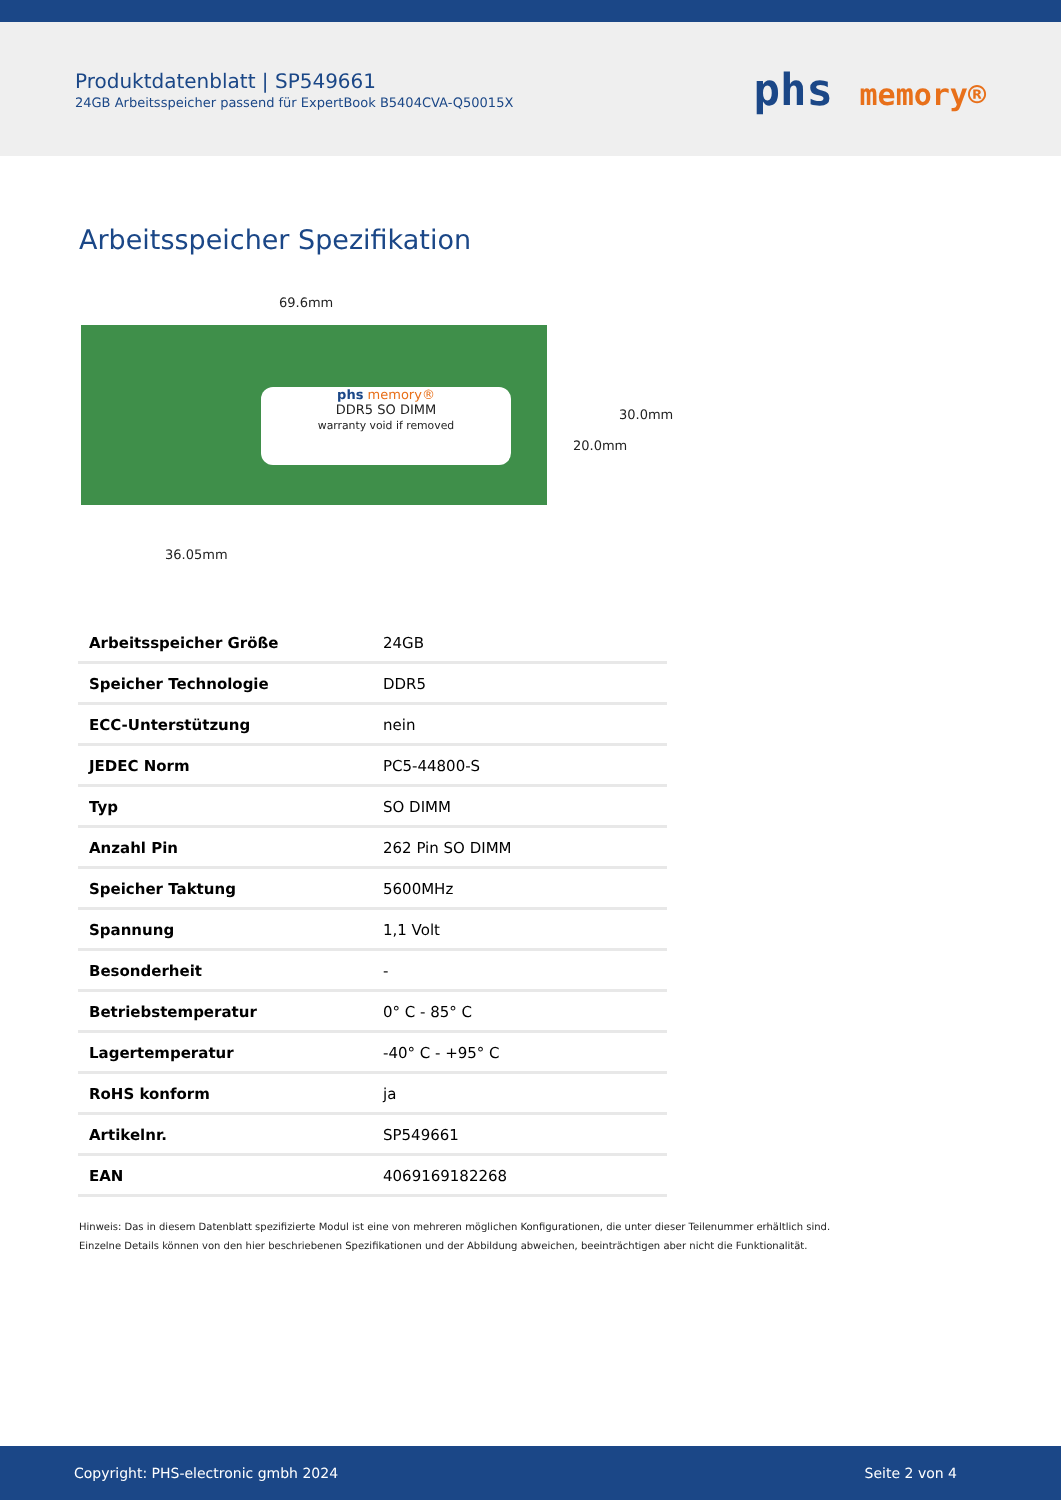Produktdatenblatt | SP549661
24GB Arbeitsspeicher passend für ExpertBook B5404CVA-Q50015X
phs memory®
Arbeitsspeicher Spezifikation
69.6mm
phs memory®
DDR5 SO DIMM
warranty void if removed
30.0mm
20.0mm
36.05mm
| Arbeitsspeicher Größe | 24GB |
| Speicher Technologie | DDR5 |
| ECC-Unterstützung | nein |
| JEDEC Norm | PC5-44800-S |
| Typ | SO DIMM |
| Anzahl Pin | 262 Pin SO DIMM |
| Speicher Taktung | 5600MHz |
| Spannung | 1,1 Volt |
| Besonderheit | - |
| Betriebstemperatur | 0° C - 85° C |
| Lagertemperatur | -40° C - +95° C |
| RoHS konform | ja |
| Artikelnr. | SP549661 |
| EAN | 4069169182268 |
Hinweis: Das in diesem Datenblatt spezifizierte Modul ist eine von mehreren möglichen Konfigurationen, die unter dieser Teilenummer erhältlich sind.
Einzelne Details können von den hier beschriebenen Spezifikationen und der Abbildung abweichen, beeinträchtigen aber nicht die Funktionalität.
Copyright: PHS-electronic gmbh 2024 Seite 2 von 4